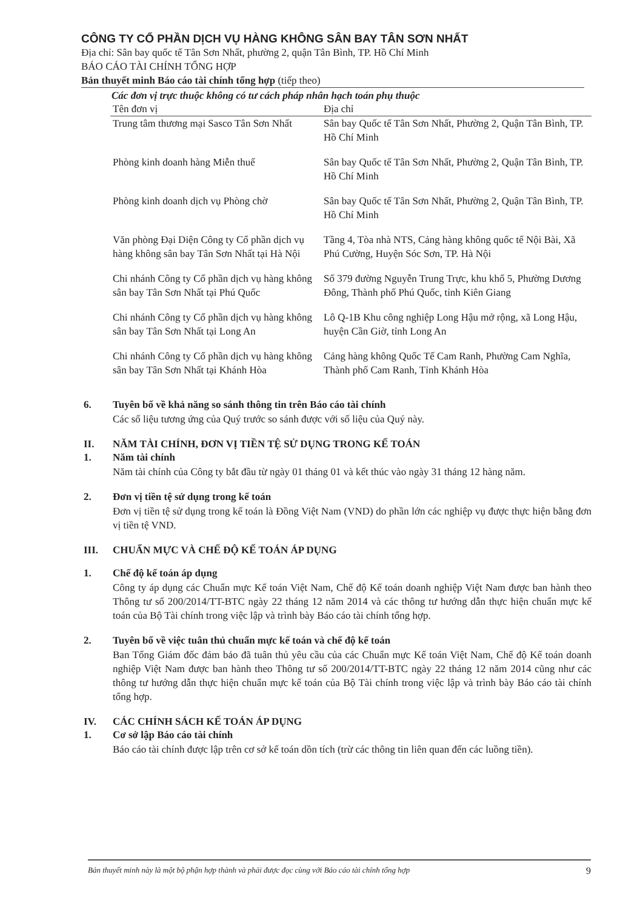CÔNG TY CỔ PHẦN DỊCH VỤ HÀNG KHÔNG SÂN BAY TÂN SƠN NHẤT
Địa chỉ: Sân bay quốc tế Tân Sơn Nhất, phường 2, quận Tân Bình, TP. Hồ Chí Minh
BÁO CÁO TÀI CHÍNH TỔNG HỢP
Bản thuyết minh Báo cáo tài chính tổng hợp (tiếp theo)
Các đơn vị trực thuộc không có tư cách pháp nhân hạch toán phụ thuộc
| Tên đơn vị | Địa chỉ |
| --- | --- |
| Trung tâm thương mại Sasco Tân Sơn Nhất | Sân bay Quốc tế Tân Sơn Nhất, Phường 2, Quận Tân Bình, TP. Hồ Chí Minh |
| Phòng kinh doanh hàng Miễn thuế | Sân bay Quốc tế Tân Sơn Nhất, Phường 2, Quận Tân Bình, TP. Hồ Chí Minh |
| Phòng kinh doanh dịch vụ Phòng chờ | Sân bay Quốc tế Tân Sơn Nhất, Phường 2, Quận Tân Bình, TP. Hồ Chí Minh |
| Văn phòng Đại Diện Công ty Cổ phần dịch vụ hàng không sân bay Tân Sơn Nhất tại Hà Nội | Tầng 4, Tòa nhà NTS, Cảng hàng không quốc tế Nội Bài, Xã Phú Cường, Huyện Sóc Sơn, TP. Hà Nội |
| Chi nhánh Công ty Cổ phần dịch vụ hàng không sân bay Tân Sơn Nhất tại Phú Quốc | Số 379 đường Nguyễn Trung Trực, khu khố 5, Phường Dương Đông, Thành phố Phú Quốc, tỉnh Kiên Giang |
| Chi nhánh Công ty Cổ phần dịch vụ hàng không sân bay Tân Sơn Nhất tại Long An | Lô Q-1B Khu công nghiệp Long Hậu mở rộng, xã Long Hậu, huyện Cần Giờ, tỉnh Long An |
| Chi nhánh Công ty Cổ phần dịch vụ hàng không sân bay Tân Sơn Nhất tại Khánh Hòa | Cảng hàng không Quốc Tế Cam Ranh, Phường Cam Nghĩa, Thành phố Cam Ranh, Tỉnh Khánh Hòa |
6. Tuyên bố về khả năng so sánh thông tin trên Báo cáo tài chính
Các số liệu tương ứng của Quý trước so sánh được với số liệu của Quý này.
II. NĂM TÀI CHÍNH, ĐƠN VỊ TIỀN TỆ SỬ DỤNG TRONG KẾ TOÁN
1. Năm tài chính
Năm tài chính của Công ty bắt đầu từ ngày 01 tháng 01 và kết thúc vào ngày 31 tháng 12 hàng năm.
2. Đơn vị tiền tệ sử dụng trong kế toán
Đơn vị tiền tệ sử dụng trong kế toán là Đồng Việt Nam (VND) do phần lớn các nghiệp vụ được thực hiện bằng đơn vị tiền tệ VND.
III. CHUẨN MỰC VÀ CHẾ ĐỘ KẾ TOÁN ÁP DỤNG
1. Chế độ kế toán áp dụng
Công ty áp dụng các Chuẩn mực Kế toán Việt Nam, Chế độ Kế toán doanh nghiệp Việt Nam được ban hành theo Thông tư số 200/2014/TT-BTC ngày 22 tháng 12 năm 2014 và các thông tư hướng dẫn thực hiện chuẩn mực kế toán của Bộ Tài chính trong việc lập và trình bày Báo cáo tài chính tổng hợp.
2. Tuyên bố về việc tuân thủ chuẩn mực kế toán và chế độ kế toán
Ban Tổng Giám đốc đảm bảo đã tuân thủ yêu cầu của các Chuẩn mực Kế toán Việt Nam, Chế độ Kế toán doanh nghiệp Việt Nam được ban hành theo Thông tư số 200/2014/TT-BTC ngày 22 tháng 12 năm 2014 cũng như các thông tư hướng dẫn thực hiện chuẩn mực kế toán của Bộ Tài chính trong việc lập và trình bày Báo cáo tài chính tổng hợp.
IV. CÁC CHÍNH SÁCH KẾ TOÁN ÁP DỤNG
1. Cơ sở lập Báo cáo tài chính
Báo cáo tài chính được lập trên cơ sở kế toán dồn tích (trừ các thông tin liên quan đến các luồng tiền).
Bản thuyết minh này là một bộ phận hợp thành và phải được đọc cùng với Báo cáo tài chính tổng hợp 9